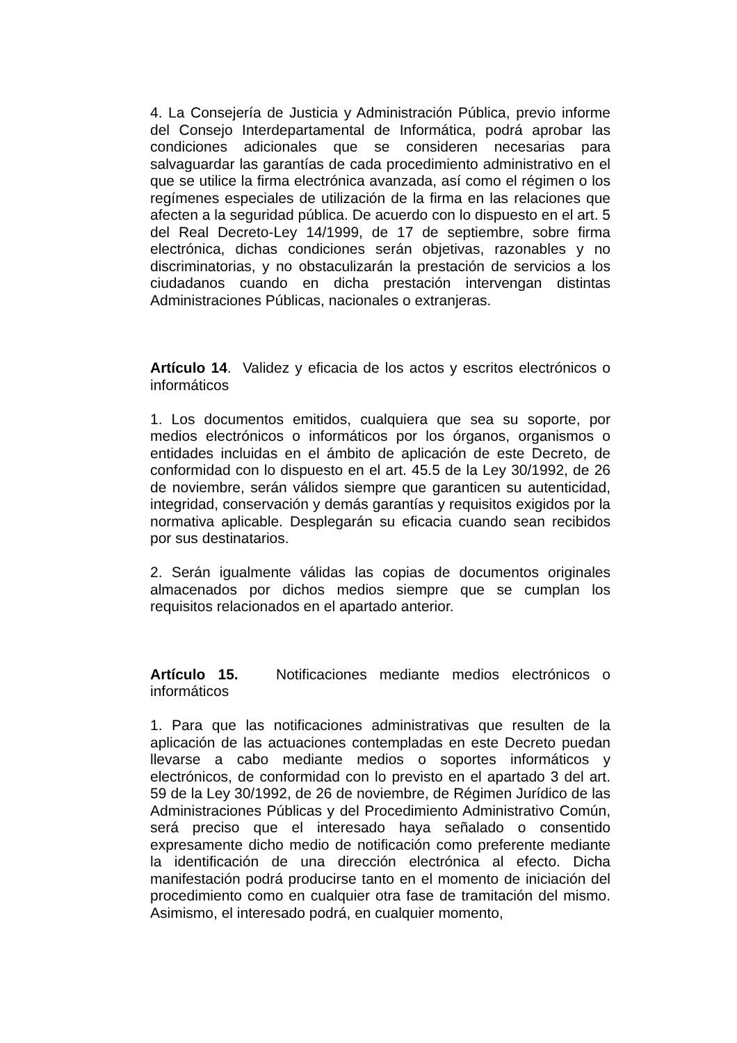4. La Consejería de Justicia y Administración Pública, previo informe del Consejo Interdepartamental de Informática, podrá aprobar las condiciones adicionales que se consideren necesarias para salvaguardar las garantías de cada procedimiento administrativo en el que se utilice la firma electrónica avanzada, así como el régimen o los regímenes especiales de utilización de la firma en las relaciones que afecten a la seguridad pública. De acuerdo con lo dispuesto en el art. 5 del Real Decreto-Ley 14/1999, de 17 de septiembre, sobre firma electrónica, dichas condiciones serán objetivas, razonables y no discriminatorias, y no obstaculizarán la prestación de servicios a los ciudadanos cuando en dicha prestación intervengan distintas Administraciones Públicas, nacionales o extranjeras.
Artículo 14. Validez y eficacia de los actos y escritos electrónicos o informáticos
1. Los documentos emitidos, cualquiera que sea su soporte, por medios electrónicos o informáticos por los órganos, organismos o entidades incluidas en el ámbito de aplicación de este Decreto, de conformidad con lo dispuesto en el art. 45.5 de la Ley 30/1992, de 26 de noviembre, serán válidos siempre que garanticen su autenticidad, integridad, conservación y demás garantías y requisitos exigidos por la normativa aplicable. Desplegarán su eficacia cuando sean recibidos por sus destinatarios.
2. Serán igualmente válidas las copias de documentos originales almacenados por dichos medios siempre que se cumplan los requisitos relacionados en el apartado anterior.
Artículo 15. Notificaciones mediante medios electrónicos o informáticos
1. Para que las notificaciones administrativas que resulten de la aplicación de las actuaciones contempladas en este Decreto puedan llevarse a cabo mediante medios o soportes informáticos y electrónicos, de conformidad con lo previsto en el apartado 3 del art. 59 de la Ley 30/1992, de 26 de noviembre, de Régimen Jurídico de las Administraciones Públicas y del Procedimiento Administrativo Común, será preciso que el interesado haya señalado o consentido expresamente dicho medio de notificación como preferente mediante la identificación de una dirección electrónica al efecto. Dicha manifestación podrá producirse tanto en el momento de iniciación del procedimiento como en cualquier otra fase de tramitación del mismo. Asimismo, el interesado podrá, en cualquier momento,